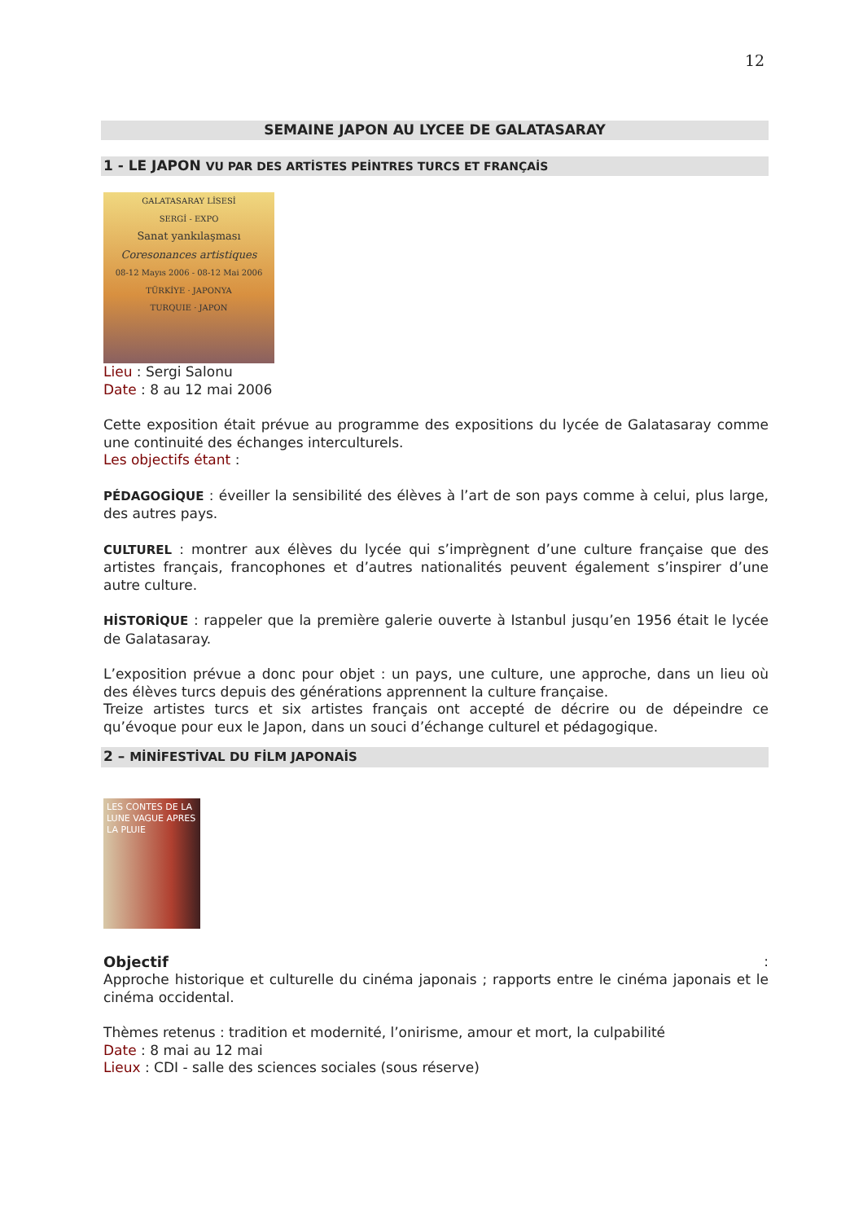12
SEMAINE JAPON AU LYCEE DE GALATASARAY
1 - LE JAPON VU PAR DES ARTİSTES PEİNTRES TURCS ET FRANÇAİS
GALATASARAY LİSESİ
SERGİ - EXPO
Sanat yankılaşması
Coresonances artistiques
08-12 Mayıs 2006 - 08-12 Mai 2006
TÜRKİYE · JAPONYA
TURQUIE · JAPON
Lieu : Sergi Salonu
Date : 8 au 12 mai 2006
Cette exposition était prévue au programme des expositions du lycée de Galatasaray comme une continuité des échanges interculturels.
Les objectifs étant :
PÉDAGOGİQUE : éveiller la sensibilité des élèves à l’art de son pays comme à celui, plus large, des autres pays.
CULTUREL : montrer aux élèves du lycée qui s’imprègnent d’une culture française que des artistes français, francophones et d’autres nationalités peuvent également s’inspirer d’une autre culture.
HİSTORİQUE : rappeler que la première galerie ouverte à Istanbul jusqu’en 1956 était le lycée de Galatasaray.
L’exposition prévue a donc pour objet : un pays, une culture, une approche, dans un lieu où des élèves turcs depuis des générations apprennent la culture française.
Treize artistes turcs et six artistes français ont accepté de décrire ou de dépeindre ce qu’évoque pour eux le Japon, dans un souci d’échange culturel et pédagogique.
2 – MİNİFESTİVAL DU FİLM JAPONAİS
LES CONTES DE LA LUNE VAGUE APRES LA PLUIE
Objectif:
Approche historique et culturelle du cinéma japonais ; rapports entre le cinéma japonais et le cinéma occidental.
Thèmes retenus : tradition et modernité, l’onirisme, amour et mort, la culpabilité
Date : 8 mai au 12 mai
Lieux : CDI - salle des sciences sociales (sous réserve)